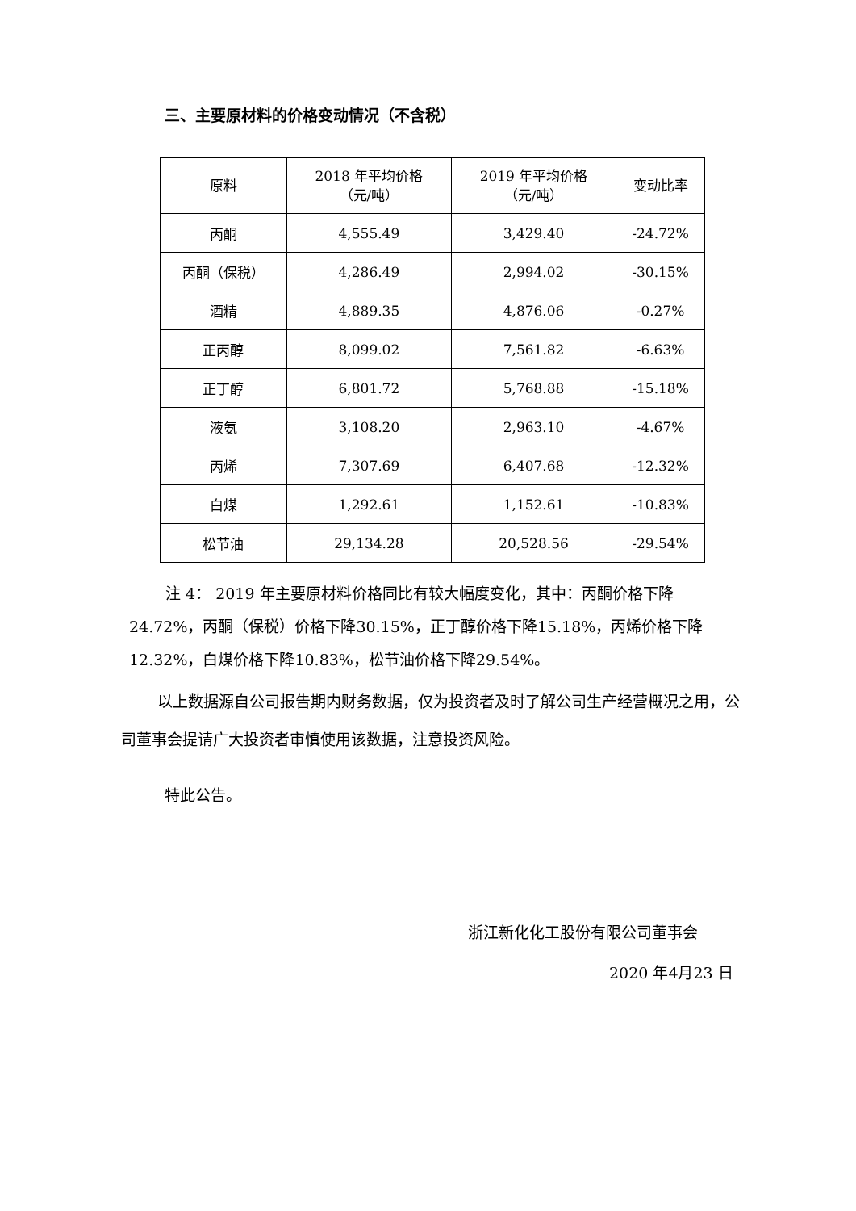三、主要原材料的价格变动情况（不含税）
| 原料 | 2018 年平均价格 （元/吨） | 2019 年平均价格 （元/吨） | 变动比率 |
| --- | --- | --- | --- |
| 丙酮 | 4,555.49 | 3,429.40 | -24.72% |
| 丙酮（保税） | 4,286.49 | 2,994.02 | -30.15% |
| 酒精 | 4,889.35 | 4,876.06 | -0.27% |
| 正丙醇 | 8,099.02 | 7,561.82 | -6.63% |
| 正丁醇 | 6,801.72 | 5,768.88 | -15.18% |
| 液氨 | 3,108.20 | 2,963.10 | -4.67% |
| 丙烯 | 7,307.69 | 6,407.68 | -12.32% |
| 白煤 | 1,292.61 | 1,152.61 | -10.83% |
| 松节油 | 29,134.28 | 20,528.56 | -29.54% |
注 4： 2019 年主要原材料价格同比有较大幅度变化，其中：丙酮价格下降24.72%，丙酮（保税）价格下降30.15%，正丁醇价格下降15.18%，丙烯价格下降12.32%，白煤价格下降10.83%，松节油价格下降29.54%。
以上数据源自公司报告期内财务数据，仅为投资者及时了解公司生产经营概况之用，公司董事会提请广大投资者审慎使用该数据，注意投资风险。
特此公告。
浙江新化化工股份有限公司董事会
2020 年4月23 日